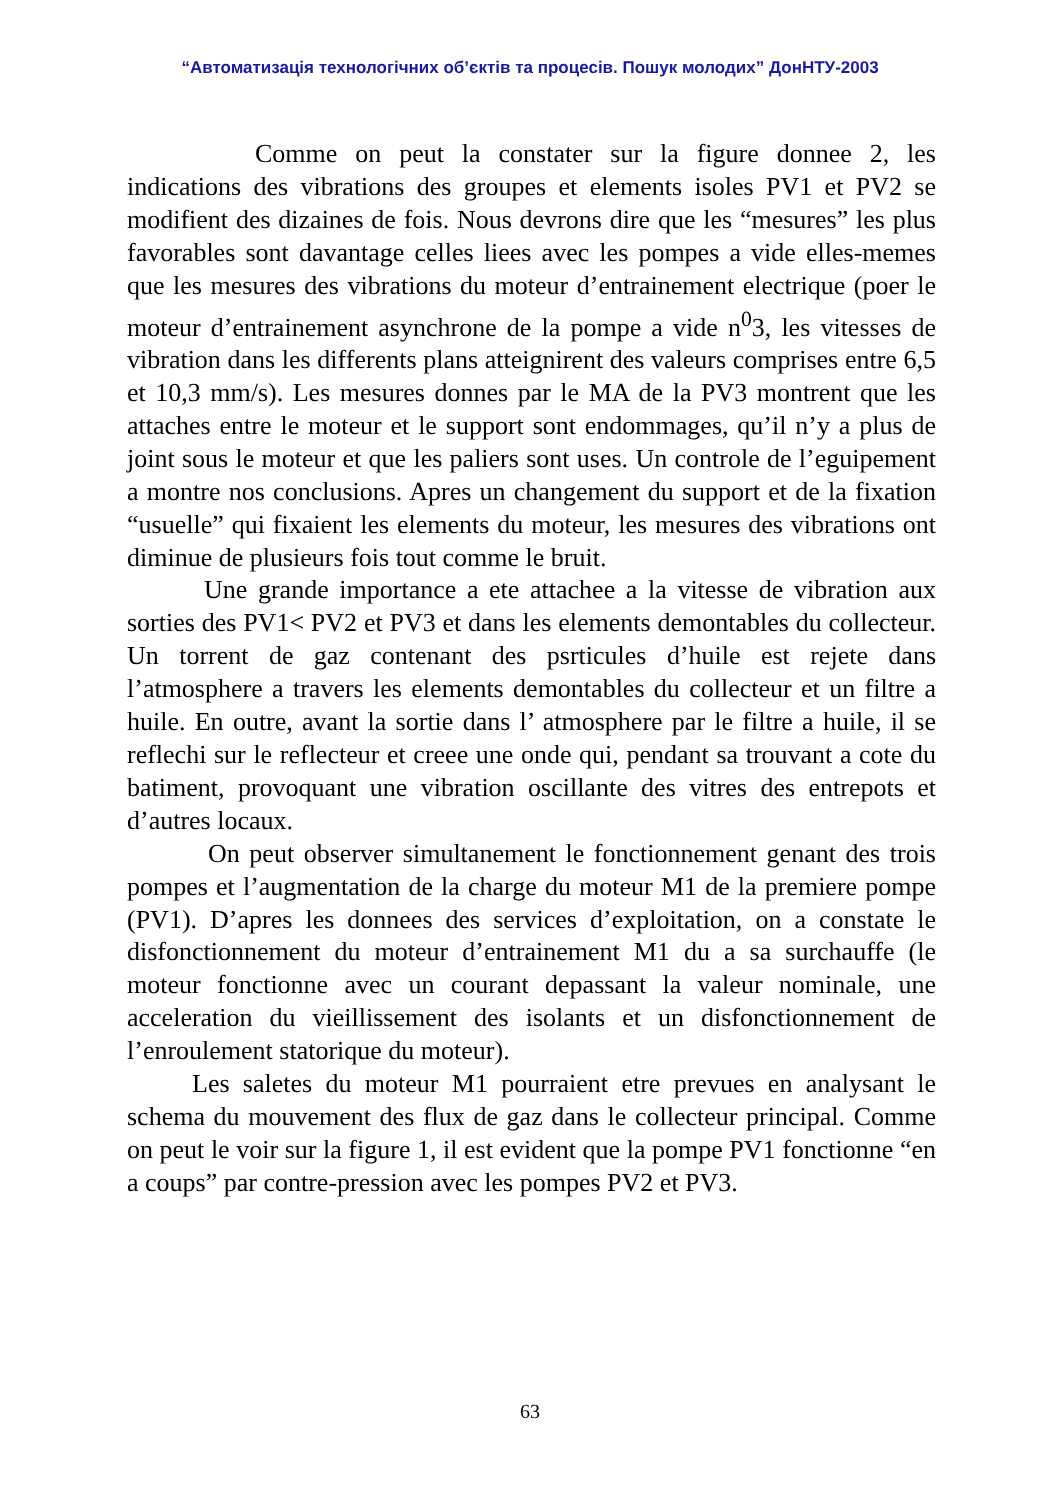“Автоматизація технологічних об’єктів та процесів. Пошук молодих” ДонНТУ-2003
Comme on peut la constater sur la figure donnee 2, les indications des vibrations des groupes et elements isoles PV1 et PV2 se modifient des dizaines de fois. Nous devrons dire que les “mesures” les plus favorables sont davantage celles liees avec les pompes a vide elles-memes que les mesures des vibrations du moteur d’entrainement electrique (poer le moteur d’entrainement asynchrone de la pompe a vide n<sup>0</sup>3, les vitesses de vibration dans les differents plans atteignirent des valeurs comprises entre 6,5 et 10,3 mm/s). Les mesures donnes par le MA de la PV3 montrent que les attaches entre le moteur et le support sont endommages, qu’il n’y a plus de joint sous le moteur et que les paliers sont uses. Un controle de l’eguipement a montre nos conclusions. Apres un changement du support et de la fixation “usuelle” qui fixaient les elements du moteur, les mesures des vibrations ont diminue de plusieurs fois tout comme le bruit.
Une grande importance a ete attachee a la vitesse de vibration aux sorties des PV1< PV2 et PV3 et dans les elements demontables du collecteur. Un torrent de gaz contenant des psrticules d’huile est rejete dans l’atmosphere a travers les elements demontables du collecteur et un filtre a huile. En outre, avant la sortie dans l’ atmosphere par le filtre a huile, il se reflechi sur le reflecteur et creee une onde qui, pendant sa trouvant a cote du batiment, provoquant une vibration oscillante des vitres des entrepots et d’autres locaux.
On peut observer simultanement le fonctionnement genant des trois pompes et l’augmentation de la charge du moteur M1 de la premiere pompe (PV1). D’apres les donnees des services d’exploitation, on a constate le disfonctionnement du moteur d’entrainement M1 du a sa surchauffe (le moteur fonctionne avec un courant depassant la valeur nominale, une acceleration du vieillissement des isolants et un disfonctionnement de l’enroulement statorique du moteur).
Les saletes du moteur M1 pourraient etre prevues en analysant le schema du mouvement des flux de gaz dans le collecteur principal. Comme on peut le voir sur la figure 1, il est evident que la pompe PV1 fonctionne “en a coups” par contre-pression avec les pompes PV2 et PV3.
63